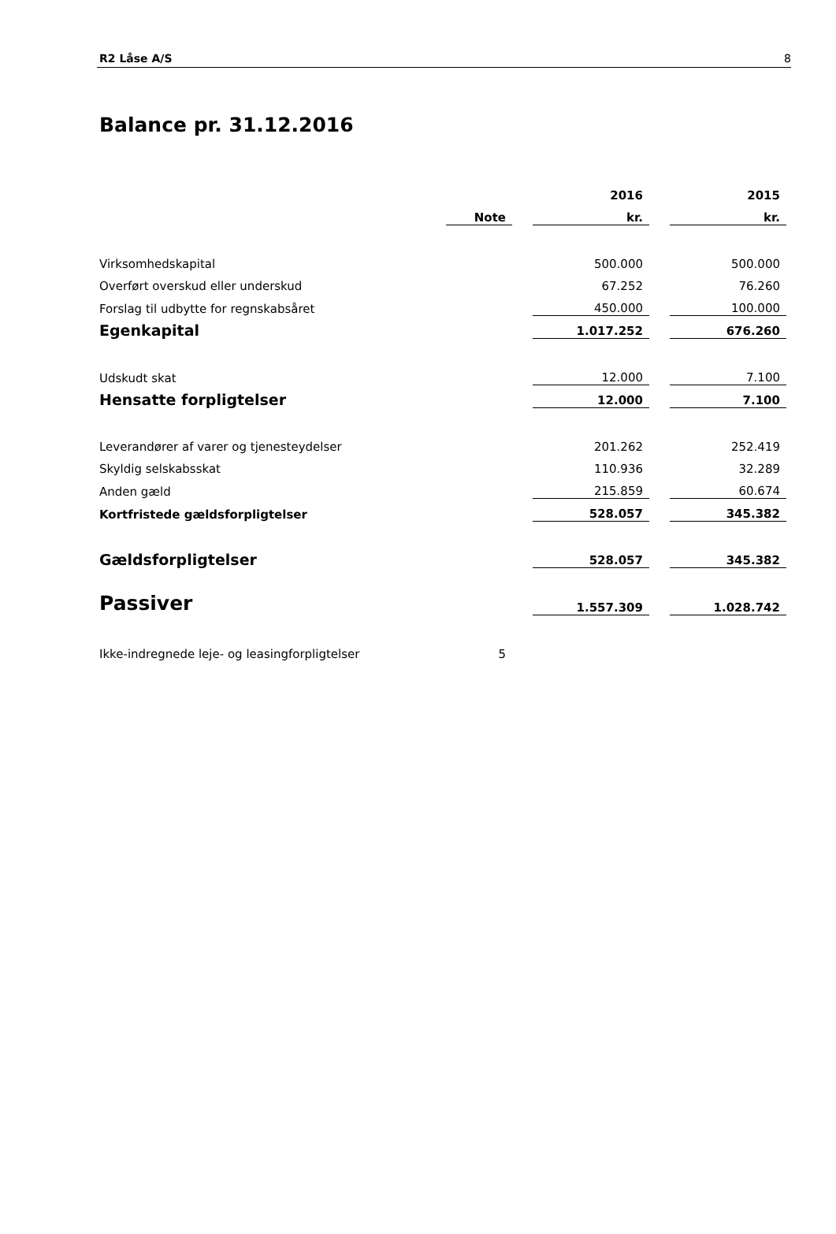R2 Låse A/S 8
Balance pr. 31.12.2016
| | | | 2016 | | 2015 |
| | Note | | kr. | | kr. |
| Virksomhedskapital | | | 500.000 | | 500.000 |
| Overført overskud eller underskud | | | 67.252 | | 76.260 |
| Forslag til udbytte for regnskabsåret | | | 450.000 | | 100.000 |
| Egenkapital | | | 1.017.252 | | 676.260 |
| Udskudt skat | | | 12.000 | | 7.100 |
| Hensatte forpligtelser | | | 12.000 | | 7.100 |
| Leverandører af varer og tjenesteydelser | | | 201.262 | | 252.419 |
| Skyldig selskabsskat | | | 110.936 | | 32.289 |
| Anden gæld | | | 215.859 | | 60.674 |
| Kortfristede gældsforpligtelser | | | 528.057 | | 345.382 |
| Gældsforpligtelser | | | 528.057 | | 345.382 |
| Passiver | | | 1.557.309 | | 1.028.742 |
| Ikke-indregnede leje- og leasingforpligtelser | 5 | | | | |